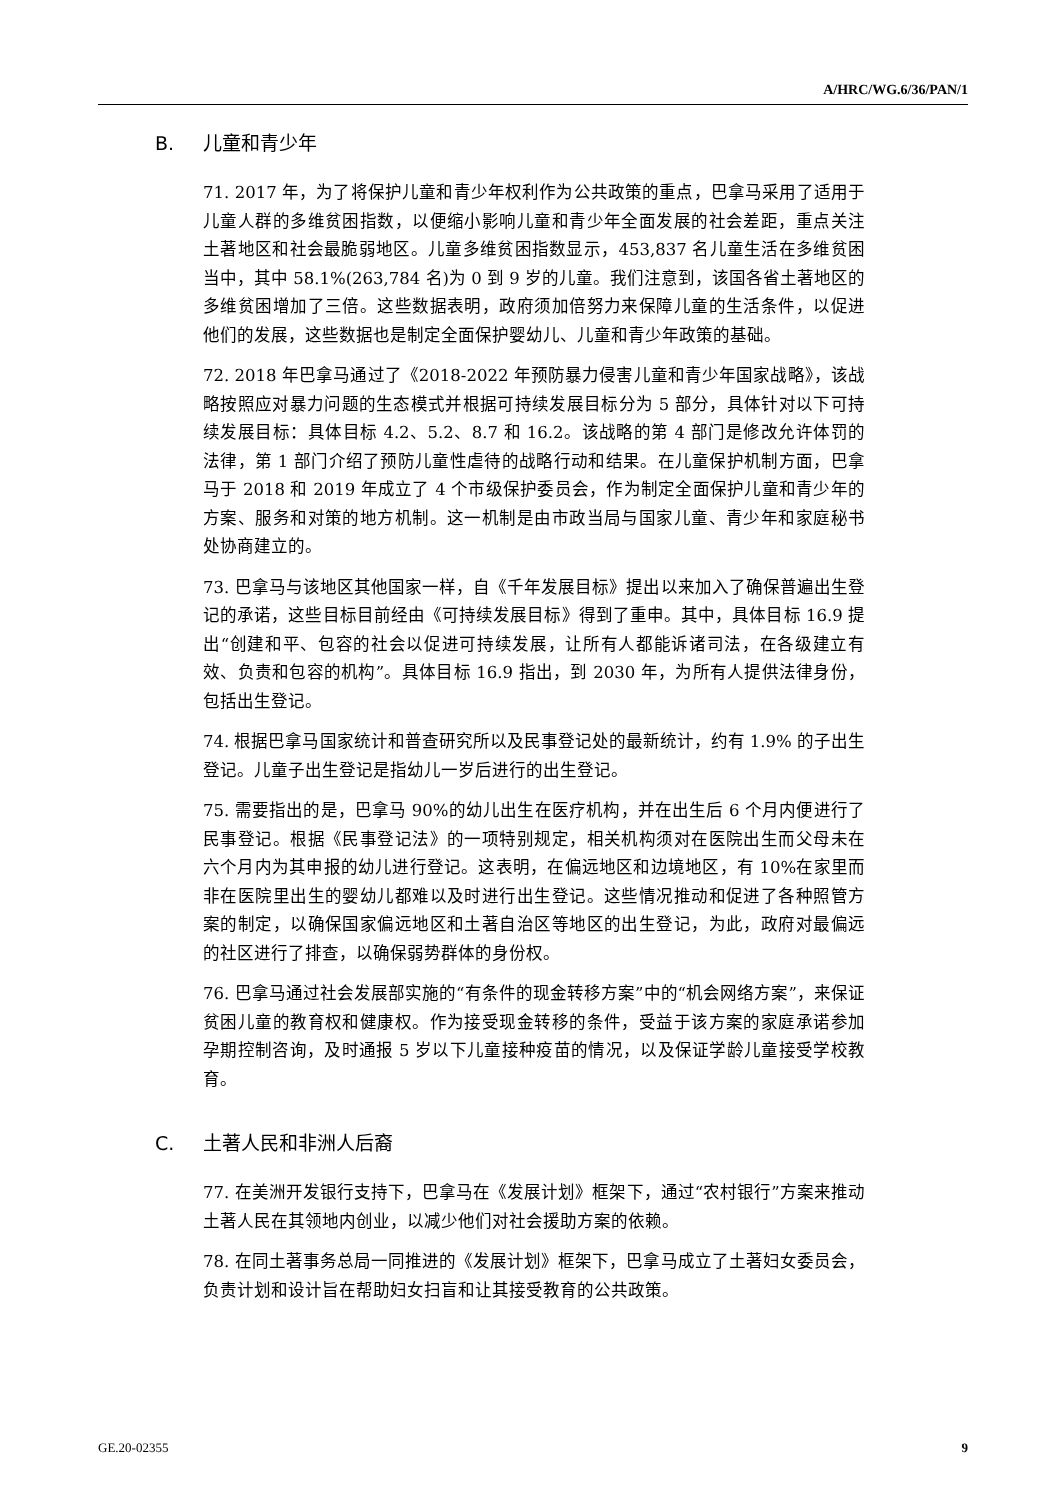A/HRC/WG.6/36/PAN/1
B. 儿童和青少年
71. 2017 年，为了将保护儿童和青少年权利作为公共政策的重点，巴拿马采用了适用于儿童人群的多维贫困指数，以便缩小影响儿童和青少年全面发展的社会差距，重点关注土著地区和社会最脆弱地区。儿童多维贫困指数显示，453,837 名儿童生活在多维贫困当中，其中 58.1%(263,784 名)为 0 到 9 岁的儿童。我们注意到，该国各省土著地区的多维贫困增加了三倍。这些数据表明，政府须加倍努力来保障儿童的生活条件，以促进他们的发展，这些数据也是制定全面保护婴幼儿、儿童和青少年政策的基础。
72. 2018 年巴拿马通过了《2018-2022 年预防暴力侵害儿童和青少年国家战略》，该战略按照应对暴力问题的生态模式并根据可持续发展目标分为 5 部分，具体针对以下可持续发展目标：具体目标 4.2、5.2、8.7 和 16.2。该战略的第 4 部门是修改允许体罚的法律，第 1 部门介绍了预防儿童性虐待的战略行动和结果。在儿童保护机制方面，巴拿马于 2018 和 2019 年成立了 4 个市级保护委员会，作为制定全面保护儿童和青少年的方案、服务和对策的地方机制。这一机制是由市政当局与国家儿童、青少年和家庭秘书处协商建立的。
73. 巴拿马与该地区其他国家一样，自《千年发展目标》提出以来加入了确保普遍出生登记的承诺，这些目标目前经由《可持续发展目标》得到了重申。其中，具体目标 16.9 提出“创建和平、包容的社会以促进可持续发展，让所有人都能诉诸司法，在各级建立有效、负责和包容的机构”。具体目标 16.9 指出，到 2030 年，为所有人提供法律身份，包括出生登记。
74. 根据巴拿马国家统计和普查研究所以及民事登记处的最新统计，约有 1.9% 的子出生登记。儿童子出生登记是指幼儿一岁后进行的出生登记。
75. 需要指出的是，巴拿马 90%的幼儿出生在医疗机构，并在出生后 6 个月内便进行了民事登记。根据《民事登记法》的一项特别规定，相关机构须对在医院出生而父母未在六个月内为其申报的幼儿进行登记。这表明，在偏远地区和边境地区，有 10%在家里而非在医院里出生的婴幼儿都难以及时进行出生登记。这些情况推动和促进了各种照管方案的制定，以确保国家偏远地区和土著自治区等地区的出生登记，为此，政府对最偏远的社区进行了排查，以确保弱势群体的身份权。
76. 巴拿马通过社会发展部实施的“有条件的现金转移方案”中的“机会网络方案”，来保证贫困儿童的教育权和健康权。作为接受现金转移的条件，受益于该方案的家庭承诺参加孕期控制咨询，及时通报 5 岁以下儿童接种疫苗的情况，以及保证学龄儿童接受学校教育。
C. 土著人民和非洲人后裔
77. 在美洲开发银行支持下，巴拿马在《发展计划》框架下，通过“农村银行”方案来推动土著人民在其领地内创业，以减少他们对社会援助方案的依赖。
78. 在同土著事务总局一同推进的《发展计划》框架下，巴拿马成立了土著妇女委员会，负责计划和设计旨在帮助妇女扫盲和让其接受教育的公共政策。
GE.20-02355 9